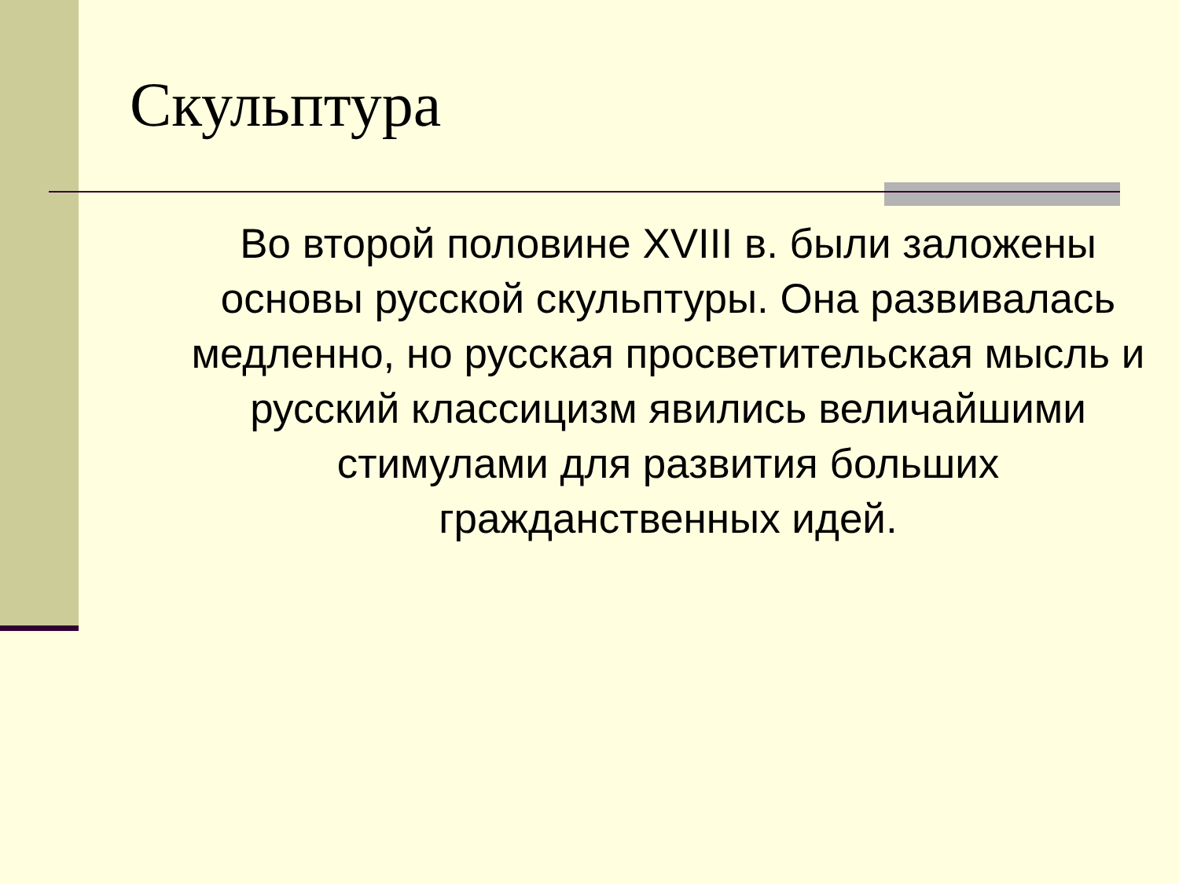Скульптура
Во второй половине XVIII в. были заложены основы русской скульптуры. Она развивалась медленно, но русская просветительская мысль и русский классицизм явились величайшими стимулами для развития больших гражданственных идей.